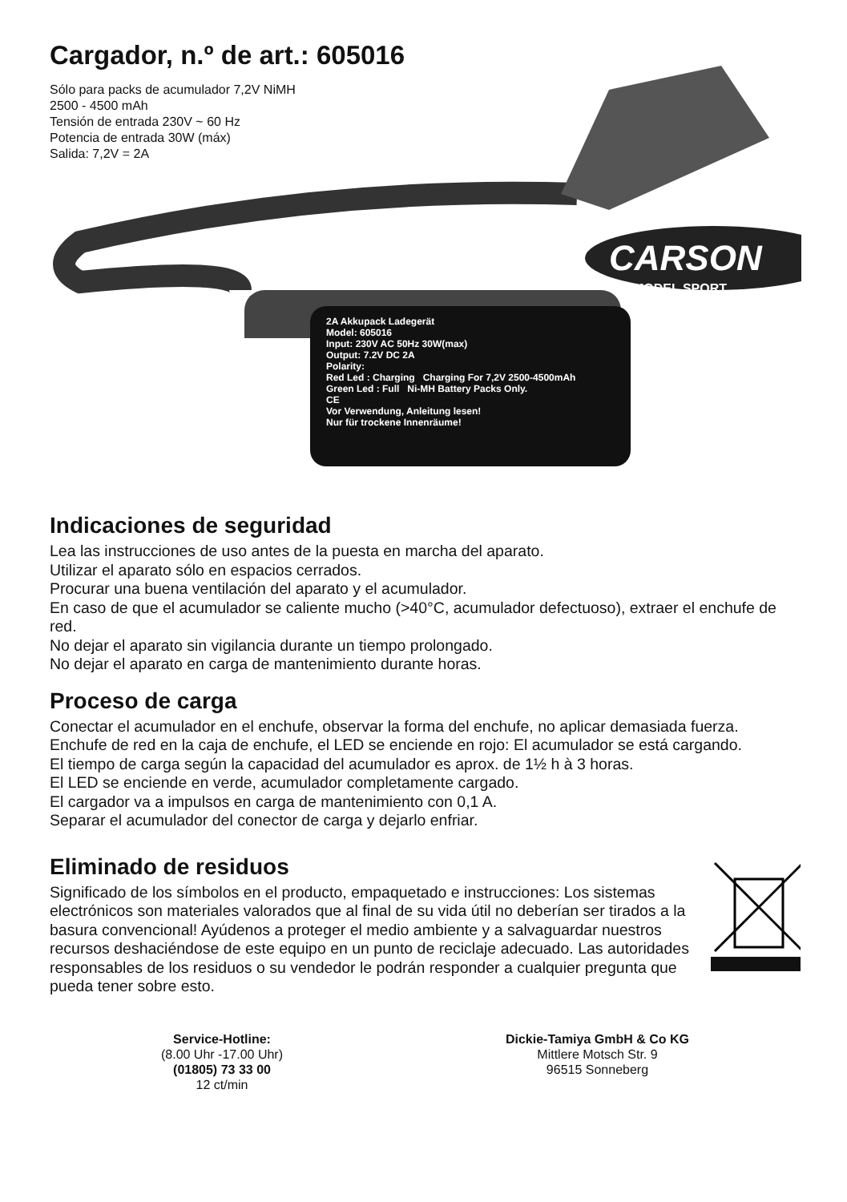Cargador, n.º de art.: 605016
Sólo para packs de acumulador 7,2V NiMH
2500 - 4500 mAh
Tensión de entrada 230V ~ 60 Hz
Potencia de entrada 30W (máx)
Salida: 7,2V = 2A
CARSON
MODEL SPORT
2A Akkupack Ladegerät
Model: 605016
Input: 230V AC 50Hz 30W(max)
Output: 7.2V DC 2A
Polarity:
Red Led : Charging Charging For 7,2V 2500-4500mAh
Green Led : Full Ni-MH Battery Packs Only.
CE
Vor Verwendung, Anleitung lesen!
Nur für trockene Innenräume!
Indicaciones de seguridad
Lea las instrucciones de uso antes de la puesta en marcha del aparato.
Utilizar el aparato sólo en espacios cerrados.
Procurar una buena ventilación del aparato y el acumulador.
En caso de que el acumulador se caliente mucho (>40°C, acumulador defectuoso), extraer el enchufe de red.
No dejar el aparato sin vigilancia durante un tiempo prolongado.
No dejar el aparato en carga de mantenimiento durante horas.
Proceso de carga
Conectar el acumulador en el enchufe, observar la forma del enchufe, no aplicar demasiada fuerza.
Enchufe de red en la caja de enchufe, el LED se enciende en rojo: El acumulador se está cargando.
El tiempo de carga según la capacidad del acumulador es aprox. de 1½ h à 3 horas.
El LED se enciende en verde, acumulador completamente cargado.
El cargador va a impulsos en carga de mantenimiento con 0,1 A.
Separar el acumulador del conector de carga y dejarlo enfriar.
Eliminado de residuos
Significado de los símbolos en el producto, empaquetado e instrucciones: Los sistemas electrónicos son materiales valorados que al final de su vida útil no deberían ser tirados a la basura convencional! Ayúdenos a proteger el medio ambiente y a salvaguardar nuestros recursos deshaciéndose de este equipo en un punto de reciclaje adecuado. Las autoridades responsables de los residuos o su vendedor le podrán responder a cualquier pregunta que pueda tener sobre esto.
Service-Hotline:
(8.00 Uhr -17.00 Uhr)
(01805) 73 33 00
12 ct/min
Dickie-Tamiya GmbH & Co KG
Mittlere Motsch Str. 9
96515 Sonneberg